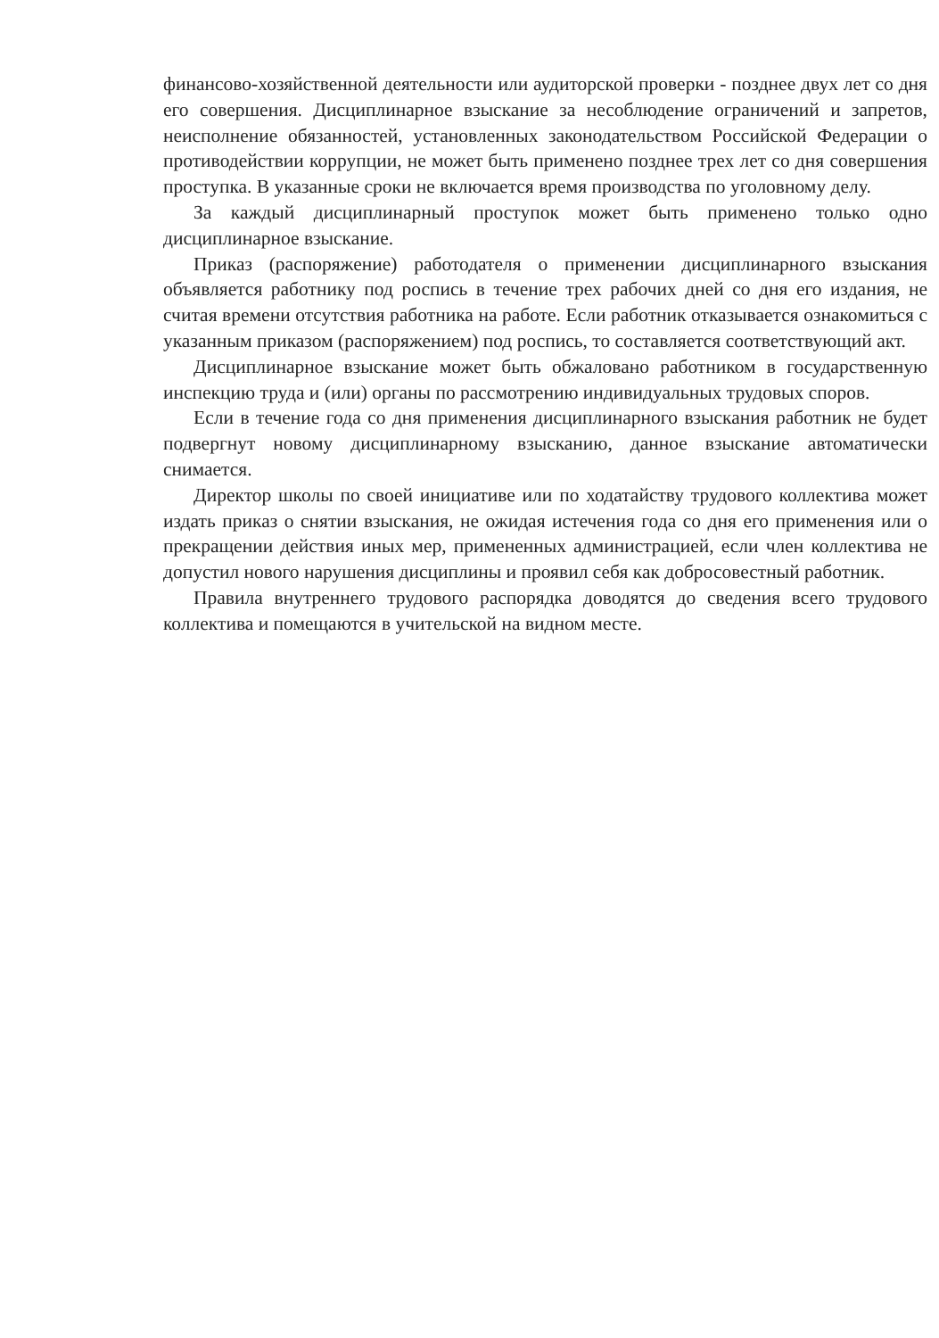финансово-хозяйственной деятельности или аудиторской проверки - позднее двух лет со дня его совершения. Дисциплинарное взыскание за несоблюдение ограничений и запретов, неисполнение обязанностей, установленных законодательством Российской Федерации о противодействии коррупции, не может быть применено позднее трех лет со дня совершения проступка. В указанные сроки не включается время производства по уголовному делу.
За каждый дисциплинарный проступок может быть применено только одно дисциплинарное взыскание.
Приказ (распоряжение) работодателя о применении дисциплинарного взыскания объявляется работнику под роспись в течение трех рабочих дней со дня его издания, не считая времени отсутствия работника на работе. Если работник отказывается ознакомиться с указанным приказом (распоряжением) под роспись, то составляется соответствующий акт.
Дисциплинарное взыскание может быть обжаловано работником в государственную инспекцию труда и (или) органы по рассмотрению индивидуальных трудовых споров.
Если в течение года со дня применения дисциплинарного взыскания работник не будет подвергнут новому дисциплинарному взысканию, данное взыскание автоматически снимается.
Директор школы по своей инициативе или по ходатайству трудового коллектива может издать приказ о снятии взыскания, не ожидая истечения года со дня его применения или о прекращении действия иных мер, примененных администрацией, если член коллектива не допустил нового нарушения дисциплины и проявил себя как добросовестный работник.
Правила внутреннего трудового распорядка доводятся до сведения всего трудового коллектива и помещаются в учительской на видном месте.